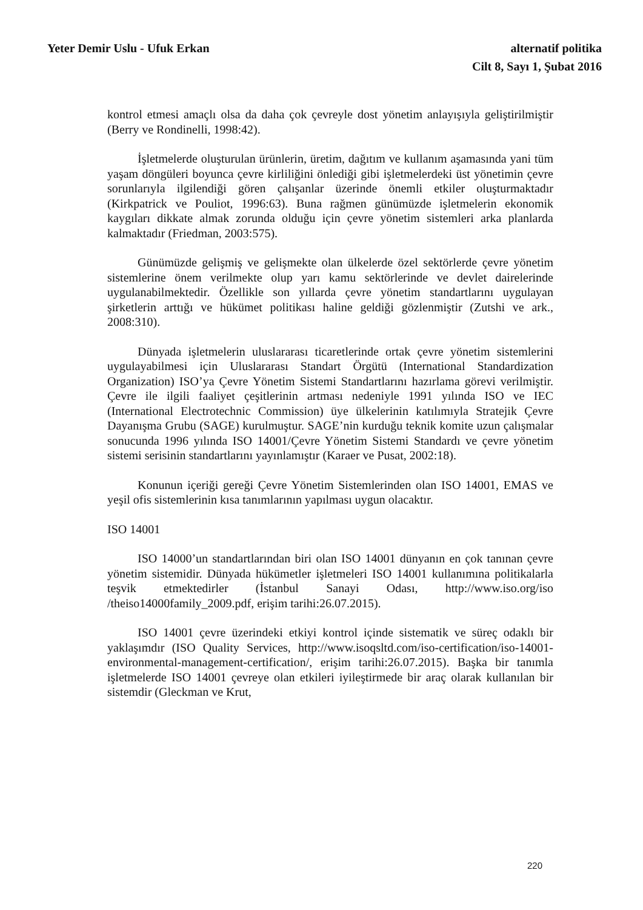Yeter Demir Uslu - Ufuk Erkan alternatif politika
Cilt 8, Sayı 1, Şubat 2016
kontrol etmesi amaçlı olsa da daha çok çevreyle dost yönetim anlayışıyla geliştirilmiştir (Berry ve Rondinelli, 1998:42).
İşletmelerde oluşturulan ürünlerin, üretim, dağıtım ve kullanım aşamasında yani tüm yaşam döngüleri boyunca çevre kirliliğini önlediği gibi işletmelerdeki üst yönetimin çevre sorunlarıyla ilgilendiği gören çalışanlar üzerinde önemli etkiler oluşturmaktadır (Kirkpatrick ve Pouliot, 1996:63). Buna rağmen günümüzde işletmelerin ekonomik kaygıları dikkate almak zorunda olduğu için çevre yönetim sistemleri arka planlarda kalmaktadır (Friedman, 2003:575).
Günümüzde gelişmiş ve gelişmekte olan ülkelerde özel sektörlerde çevre yönetim sistemlerine önem verilmekte olup yarı kamu sektörlerinde ve devlet dairelerinde uygulanabilmektedir. Özellikle son yıllarda çevre yönetim standartlarını uygulayan şirketlerin arttığı ve hükümet politikası haline geldiği gözlenmiştir (Zutshi ve ark., 2008:310).
Dünyada işletmelerin uluslararası ticaretlerinde ortak çevre yönetim sistemlerini uygulayabilmesi için Uluslararası Standart Örgütü (International Standardization Organization) ISO’ya Çevre Yönetim Sistemi Standartlarını hazırlama görevi verilmiştir. Çevre ile ilgili faaliyet çeşitlerinin artması nedeniyle 1991 yılında ISO ve IEC (International Electrotechnic Commission) üye ülkelerinin katılımıyla Stratejik Çevre Dayanışma Grubu (SAGE) kurulmuştur. SAGE’nin kurduğu teknik komite uzun çalışmalar sonucunda 1996 yılında ISO 14001/Çevre Yönetim Sistemi Standardı ve çevre yönetim sistemi serisinin standartlarını yayınlamıştır (Karaer ve Pusat, 2002:18).
Konunun içeriği gereği Çevre Yönetim Sistemlerinden olan ISO 14001, EMAS ve yeşil ofis sistemlerinin kısa tanımlarının yapılması uygun olacaktır.
ISO 14001
ISO 14000’un standartlarından biri olan ISO 14001 dünyanın en çok tanınan çevre yönetim sistemidir. Dünyada hükümetler işletmeleri ISO 14001 kullanımına politikalarla teşvik etmektedirler (İstanbul Sanayi Odası, http://www.iso.org/iso /theiso14000family_2009.pdf, erişim tarihi:26.07.2015).
ISO 14001 çevre üzerindeki etkiyi kontrol içinde sistematik ve süreç odaklı bir yaklaşımdır (ISO Quality Services, http://www.isoqsltd.com/iso-certification/iso-14001-environmental-management-certification/, erişim tarihi:26.07.2015). Başka bir tanımla işletmelerde ISO 14001 çevreye olan etkileri iyileştirmede bir araç olarak kullanılan bir sistemdir (Gleckman ve Krut,
220